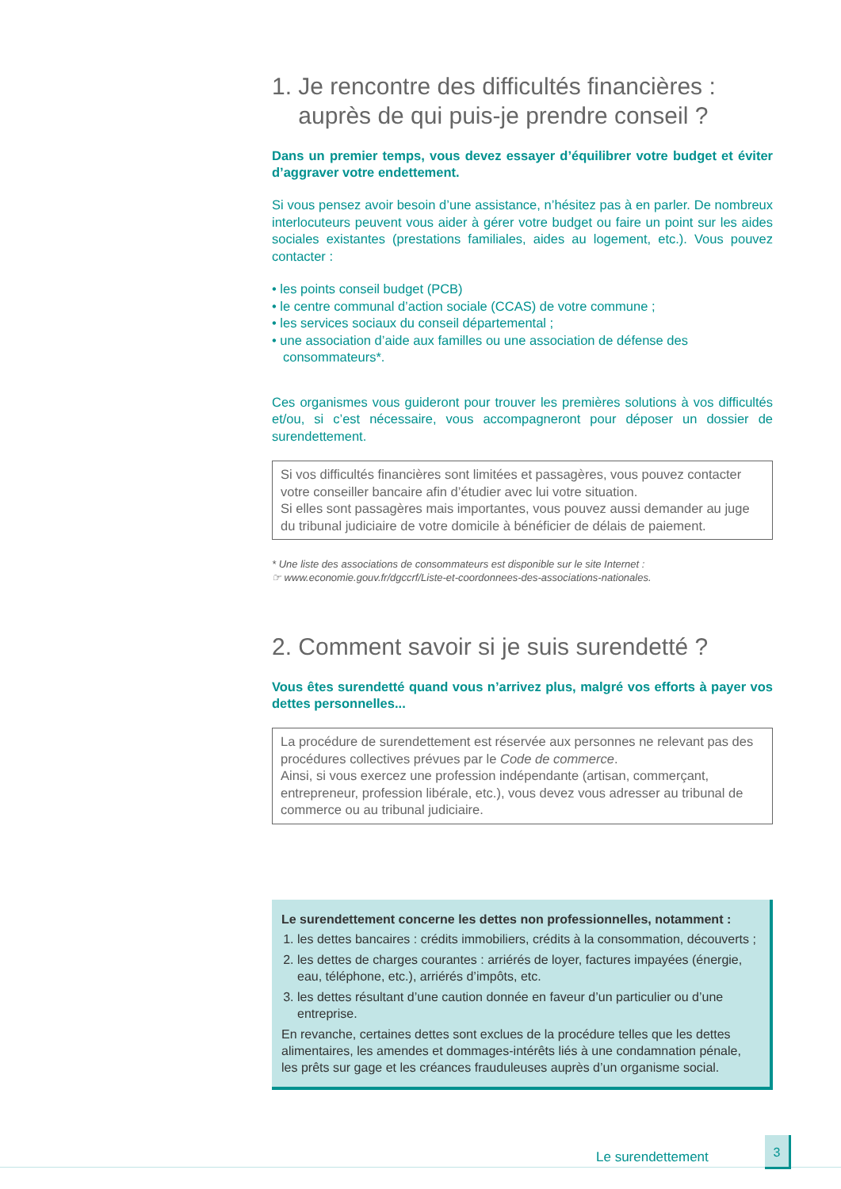1. Je rencontre des difficultés financières :
auprès de qui puis-je prendre conseil ?
Dans un premier temps, vous devez essayer d’équilibrer votre budget et éviter d’aggraver votre endettement.
Si vous pensez avoir besoin d’une assistance, n’hésitez pas à en parler. De nombreux interlocuteurs peuvent vous aider à gérer votre budget ou faire un point sur les aides sociales existantes (prestations familiales, aides au logement, etc.). Vous pouvez contacter :
• les points conseil budget (PCB)
• le centre communal d’action sociale (CCAS) de votre commune ;
• les services sociaux du conseil départemental ;
• une association d’aide aux familles ou une association de défense des consommateurs*.
Ces organismes vous guideront pour trouver les premières solutions à vos difficultés et/ou, si c’est nécessaire, vous accompagneront pour déposer un dossier de surendettement.
Si vos difficultés financières sont limitées et passagères, vous pouvez contacter votre conseiller bancaire afin d’étudier avec lui votre situation.
Si elles sont passagères mais importantes, vous pouvez aussi demander au juge du tribunal judiciaire de votre domicile à bénéficier de délais de paiement.
* Une liste des associations de consommateurs est disponible sur le site Internet :
☞ www.economie.gouv.fr/dgccrf/Liste-et-coordonnees-des-associations-nationales.
2. Comment savoir si je suis surendetté ?
Vous êtes surendetté quand vous n’arrivez plus, malgré vos efforts à payer vos dettes personnelles...
La procédure de surendettement est réservée aux personnes ne relevant pas des procédures collectives prévues par le Code de commerce.
Ainsi, si vous exercez une profession indépendante (artisan, commerçant, entrepreneur, profession libérale, etc.), vous devez vous adresser au tribunal de commerce ou au tribunal judiciaire.
Le surendettement concerne les dettes non professionnelles, notamment :
1. les dettes bancaires : crédits immobiliers, crédits à la consommation, découverts ;
2. les dettes de charges courantes : arriérés de loyer, factures impayées (énergie, eau, téléphone, etc.), arriérés d’impôts, etc.
3. les dettes résultant d’une caution donnée en faveur d’un particulier ou d’une entreprise.
En revanche, certaines dettes sont exclues de la procédure telles que les dettes alimentaires, les amendes et dommages-intérêts liés à une condamnation pénale, les prêts sur gage et les créances frauduleuses auprès d’un organisme social.
Le surendettement
3